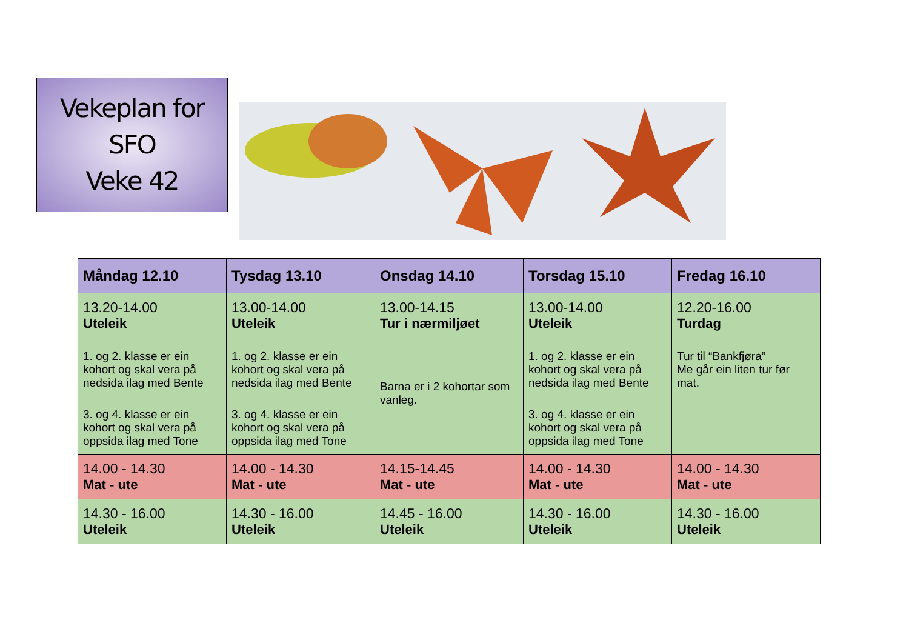Vekeplan for
SFO
Veke 42
| Måndag 12.10 | Tysdag 13.10 | Onsdag 14.10 | Torsdag 15.10 | Fredag 16.10 |
| --- | --- | --- | --- | --- |
| 13.20-14.00 Uteleik 1. og 2. klasse er ein kohort og skal vera på nedsida ilag med Bente 3. og 4. klasse er ein kohort og skal vera på oppsida ilag med Tone | 13.00-14.00 Uteleik 1. og 2. klasse er ein kohort og skal vera på nedsida ilag med Bente 3. og 4. klasse er ein kohort og skal vera på oppsida ilag med Tone | 13.00-14.15 Tur i nærmiljøet Barna er i 2 kohortar som vanleg. | 13.00-14.00 Uteleik 1. og 2. klasse er ein kohort og skal vera på nedsida ilag med Bente 3. og 4. klasse er ein kohort og skal vera på oppsida ilag med Tone | 12.20-16.00 Turdag Tur til “Bankfjøra” Me går ein liten tur før mat. |
| 14.00 - 14.30 Mat - ute | 14.00 - 14.30 Mat - ute | 14.15-14.45 Mat - ute | 14.00 - 14.30 Mat - ute | 14.00 - 14.30 Mat - ute |
| 14.30 - 16.00 Uteleik | 14.30 - 16.00 Uteleik | 14.45 - 16.00 Uteleik | 14.30 - 16.00 Uteleik | 14.30 - 16.00 Uteleik |